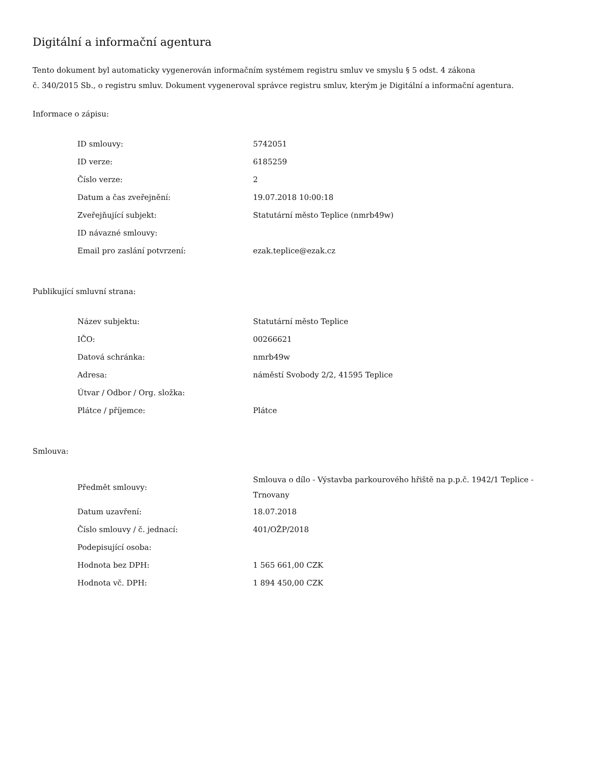Digitální a informační agentura
Tento dokument byl automaticky vygenerován informačním systémem registru smluv ve smyslu § 5 odst. 4 zákona
č. 340/2015 Sb., o registru smluv. Dokument vygeneroval správce registru smluv, kterým je Digitální a informační agentura.
Informace o zápisu:
| ID smlouvy: | 5742051 |
| ID verze: | 6185259 |
| Číslo verze: | 2 |
| Datum a čas zveřejnění: | 19.07.2018 10:00:18 |
| Zveřejňující subjekt: | Statutární město Teplice (nmrb49w) |
| ID návazné smlouvy: | |
| Email pro zaslání potvrzení: | ezak.teplice@ezak.cz |
Publikující smluvní strana:
| Název subjektu: | Statutární město Teplice |
| IČO: | 00266621 |
| Datová schránka: | nmrb49w |
| Adresa: | náměstí Svobody 2/2, 41595 Teplice |
| Útvar / Odbor / Org. složka: | |
| Plátce / příjemce: | Plátce |
Smlouva:
| Předmět smlouvy: | Smlouva o dílo - Výstavba parkourového hřiště na p.p.č. 1942/1 Teplice - Trnovany |
| Datum uzavření: | 18.07.2018 |
| Číslo smlouvy / č. jednací: | 401/OŽP/2018 |
| Podepisující osoba: | |
| Hodnota bez DPH: | 1 565 661,00 CZK |
| Hodnota vč. DPH: | 1 894 450,00 CZK |